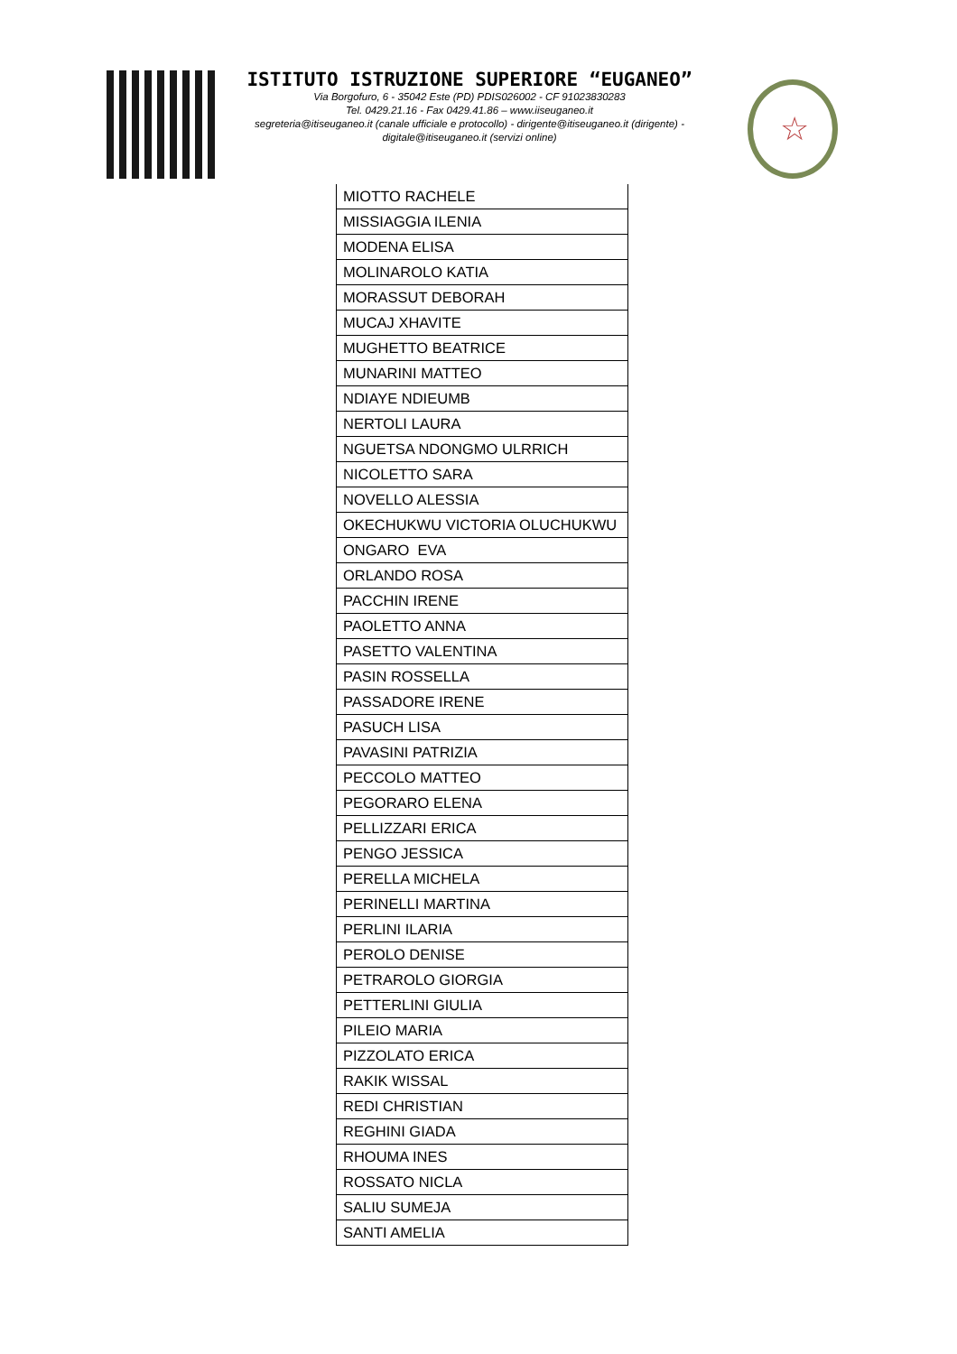ISTITUTO ISTRUZIONE SUPERIORE “EUGANEO”
Via Borgofuro, 6 - 35042 Este (PD) PDIS026002 - CF 91023830283
Tel. 0429.21.16 - Fax 0429.41.86 – www.iiseuganeo.it
segreteria@itiseuganeo.it (canale ufficiale e protocollo) - dirigente@itiseuganeo.it (dirigente) -
digitale@itiseuganeo.it (servizi online)
☆
| MIOTTO RACHELE |
| MISSIAGGIA ILENIA |
| MODENA ELISA |
| MOLINAROLO KATIA |
| MORASSUT DEBORAH |
| MUCAJ XHAVITE |
| MUGHETTO BEATRICE |
| MUNARINI MATTEO |
| NDIAYE NDIEUMB |
| NERTOLI LAURA |
| NGUETSA NDONGMO ULRRICH |
| NICOLETTO SARA |
| NOVELLO ALESSIA |
| OKECHUKWU VICTORIA OLUCHUKWU |
| ONGARO EVA |
| ORLANDO ROSA |
| PACCHIN IRENE |
| PAOLETTO ANNA |
| PASETTO VALENTINA |
| PASIN ROSSELLA |
| PASSADORE IRENE |
| PASUCH LISA |
| PAVASINI PATRIZIA |
| PECCOLO MATTEO |
| PEGORARO ELENA |
| PELLIZZARI ERICA |
| PENGO JESSICA |
| PERELLA MICHELA |
| PERINELLI MARTINA |
| PERLINI ILARIA |
| PEROLO DENISE |
| PETRAROLO GIORGIA |
| PETTERLINI GIULIA |
| PILEIO MARIA |
| PIZZOLATO ERICA |
| RAKIK WISSAL |
| REDI CHRISTIAN |
| REGHINI GIADA |
| RHOUMA INES |
| ROSSATO NICLA |
| SALIU SUMEJA |
| SANTI AMELIA |